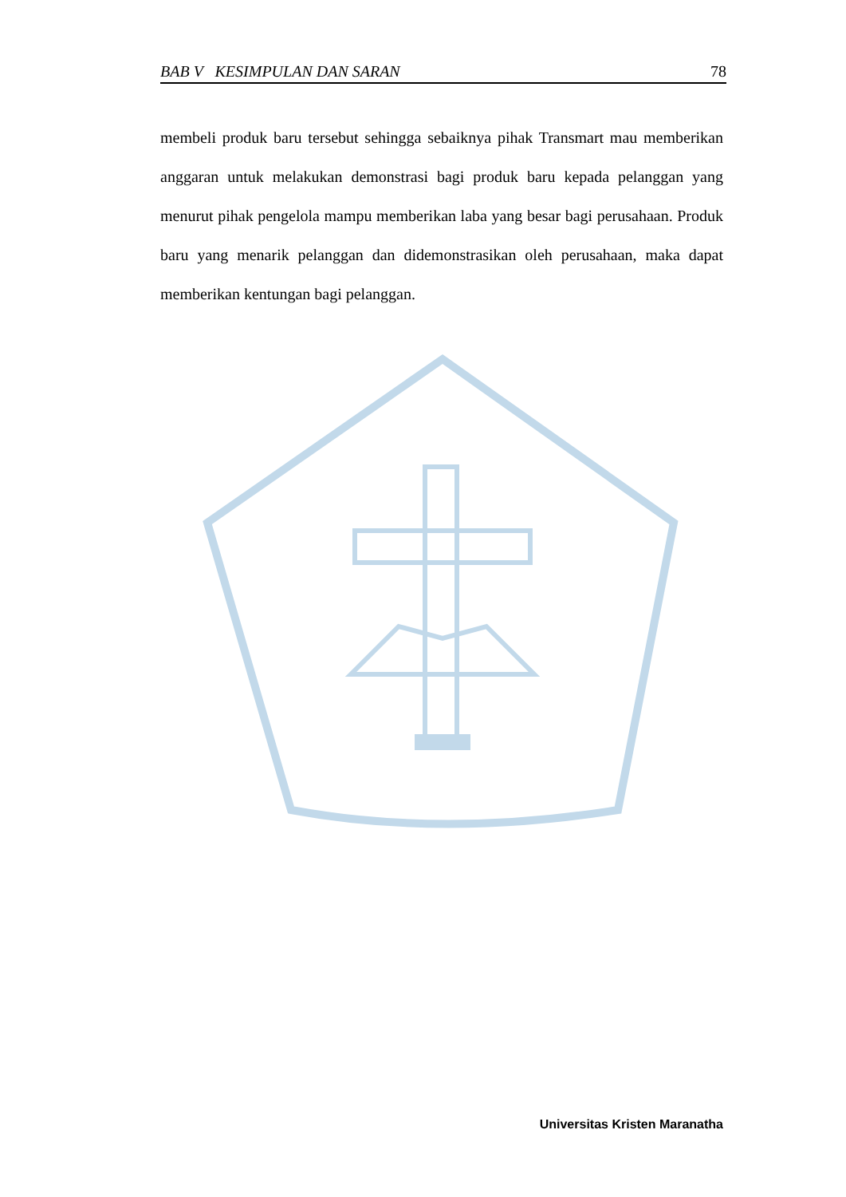BAB V KESIMPULAN DAN SARAN 78
membeli produk baru tersebut sehingga sebaiknya pihak Transmart mau memberikan anggaran untuk melakukan demonstrasi bagi produk baru kepada pelanggan yang menurut pihak pengelola mampu memberikan laba yang besar bagi perusahaan. Produk baru yang menarik pelanggan dan didemonstrasikan oleh perusahaan, maka dapat memberikan kentungan bagi pelanggan.
Universitas Kristen Maranatha